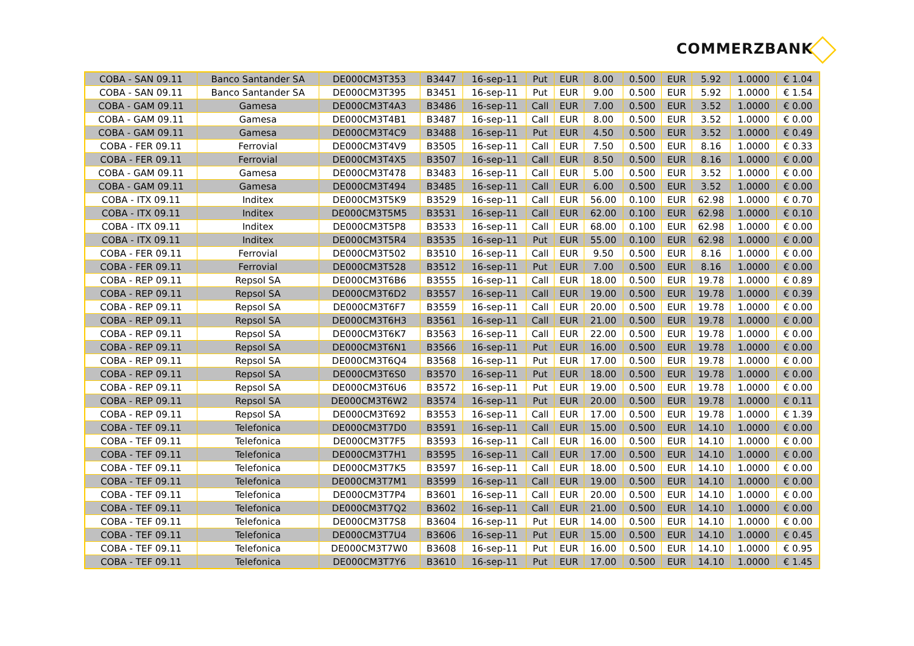COMMERZBANK
| COBA - SAN 09.11 | Banco Santander SA | DE000CM3T353 | B3447 | 16-sep-11 | Put | EUR | 8.00 | 0.500 | EUR | 5.92 | 1.0000 | € 1.04 |
| COBA - SAN 09.11 | Banco Santander SA | DE000CM3T395 | B3451 | 16-sep-11 | Put | EUR | 9.00 | 0.500 | EUR | 5.92 | 1.0000 | € 1.54 |
| COBA - GAM 09.11 | Gamesa | DE000CM3T4A3 | B3486 | 16-sep-11 | Call | EUR | 7.00 | 0.500 | EUR | 3.52 | 1.0000 | € 0.00 |
| COBA - GAM 09.11 | Gamesa | DE000CM3T4B1 | B3487 | 16-sep-11 | Call | EUR | 8.00 | 0.500 | EUR | 3.52 | 1.0000 | € 0.00 |
| COBA - GAM 09.11 | Gamesa | DE000CM3T4C9 | B3488 | 16-sep-11 | Put | EUR | 4.50 | 0.500 | EUR | 3.52 | 1.0000 | € 0.49 |
| COBA - FER 09.11 | Ferrovial | DE000CM3T4V9 | B3505 | 16-sep-11 | Call | EUR | 7.50 | 0.500 | EUR | 8.16 | 1.0000 | € 0.33 |
| COBA - FER 09.11 | Ferrovial | DE000CM3T4X5 | B3507 | 16-sep-11 | Call | EUR | 8.50 | 0.500 | EUR | 8.16 | 1.0000 | € 0.00 |
| COBA - GAM 09.11 | Gamesa | DE000CM3T478 | B3483 | 16-sep-11 | Call | EUR | 5.00 | 0.500 | EUR | 3.52 | 1.0000 | € 0.00 |
| COBA - GAM 09.11 | Gamesa | DE000CM3T494 | B3485 | 16-sep-11 | Call | EUR | 6.00 | 0.500 | EUR | 3.52 | 1.0000 | € 0.00 |
| COBA - ITX 09.11 | Inditex | DE000CM3T5K9 | B3529 | 16-sep-11 | Call | EUR | 56.00 | 0.100 | EUR | 62.98 | 1.0000 | € 0.70 |
| COBA - ITX 09.11 | Inditex | DE000CM3T5M5 | B3531 | 16-sep-11 | Call | EUR | 62.00 | 0.100 | EUR | 62.98 | 1.0000 | € 0.10 |
| COBA - ITX 09.11 | Inditex | DE000CM3T5P8 | B3533 | 16-sep-11 | Call | EUR | 68.00 | 0.100 | EUR | 62.98 | 1.0000 | € 0.00 |
| COBA - ITX 09.11 | Inditex | DE000CM3T5R4 | B3535 | 16-sep-11 | Put | EUR | 55.00 | 0.100 | EUR | 62.98 | 1.0000 | € 0.00 |
| COBA - FER 09.11 | Ferrovial | DE000CM3T502 | B3510 | 16-sep-11 | Call | EUR | 9.50 | 0.500 | EUR | 8.16 | 1.0000 | € 0.00 |
| COBA - FER 09.11 | Ferrovial | DE000CM3T528 | B3512 | 16-sep-11 | Put | EUR | 7.00 | 0.500 | EUR | 8.16 | 1.0000 | € 0.00 |
| COBA - REP 09.11 | Repsol SA | DE000CM3T6B6 | B3555 | 16-sep-11 | Call | EUR | 18.00 | 0.500 | EUR | 19.78 | 1.0000 | € 0.89 |
| COBA - REP 09.11 | Repsol SA | DE000CM3T6D2 | B3557 | 16-sep-11 | Call | EUR | 19.00 | 0.500 | EUR | 19.78 | 1.0000 | € 0.39 |
| COBA - REP 09.11 | Repsol SA | DE000CM3T6F7 | B3559 | 16-sep-11 | Call | EUR | 20.00 | 0.500 | EUR | 19.78 | 1.0000 | € 0.00 |
| COBA - REP 09.11 | Repsol SA | DE000CM3T6H3 | B3561 | 16-sep-11 | Call | EUR | 21.00 | 0.500 | EUR | 19.78 | 1.0000 | € 0.00 |
| COBA - REP 09.11 | Repsol SA | DE000CM3T6K7 | B3563 | 16-sep-11 | Call | EUR | 22.00 | 0.500 | EUR | 19.78 | 1.0000 | € 0.00 |
| COBA - REP 09.11 | Repsol SA | DE000CM3T6N1 | B3566 | 16-sep-11 | Put | EUR | 16.00 | 0.500 | EUR | 19.78 | 1.0000 | € 0.00 |
| COBA - REP 09.11 | Repsol SA | DE000CM3T6Q4 | B3568 | 16-sep-11 | Put | EUR | 17.00 | 0.500 | EUR | 19.78 | 1.0000 | € 0.00 |
| COBA - REP 09.11 | Repsol SA | DE000CM3T6S0 | B3570 | 16-sep-11 | Put | EUR | 18.00 | 0.500 | EUR | 19.78 | 1.0000 | € 0.00 |
| COBA - REP 09.11 | Repsol SA | DE000CM3T6U6 | B3572 | 16-sep-11 | Put | EUR | 19.00 | 0.500 | EUR | 19.78 | 1.0000 | € 0.00 |
| COBA - REP 09.11 | Repsol SA | DE000CM3T6W2 | B3574 | 16-sep-11 | Put | EUR | 20.00 | 0.500 | EUR | 19.78 | 1.0000 | € 0.11 |
| COBA - REP 09.11 | Repsol SA | DE000CM3T692 | B3553 | 16-sep-11 | Call | EUR | 17.00 | 0.500 | EUR | 19.78 | 1.0000 | € 1.39 |
| COBA - TEF 09.11 | Telefonica | DE000CM3T7D0 | B3591 | 16-sep-11 | Call | EUR | 15.00 | 0.500 | EUR | 14.10 | 1.0000 | € 0.00 |
| COBA - TEF 09.11 | Telefonica | DE000CM3T7F5 | B3593 | 16-sep-11 | Call | EUR | 16.00 | 0.500 | EUR | 14.10 | 1.0000 | € 0.00 |
| COBA - TEF 09.11 | Telefonica | DE000CM3T7H1 | B3595 | 16-sep-11 | Call | EUR | 17.00 | 0.500 | EUR | 14.10 | 1.0000 | € 0.00 |
| COBA - TEF 09.11 | Telefonica | DE000CM3T7K5 | B3597 | 16-sep-11 | Call | EUR | 18.00 | 0.500 | EUR | 14.10 | 1.0000 | € 0.00 |
| COBA - TEF 09.11 | Telefonica | DE000CM3T7M1 | B3599 | 16-sep-11 | Call | EUR | 19.00 | 0.500 | EUR | 14.10 | 1.0000 | € 0.00 |
| COBA - TEF 09.11 | Telefonica | DE000CM3T7P4 | B3601 | 16-sep-11 | Call | EUR | 20.00 | 0.500 | EUR | 14.10 | 1.0000 | € 0.00 |
| COBA - TEF 09.11 | Telefonica | DE000CM3T7Q2 | B3602 | 16-sep-11 | Call | EUR | 21.00 | 0.500 | EUR | 14.10 | 1.0000 | € 0.00 |
| COBA - TEF 09.11 | Telefonica | DE000CM3T7S8 | B3604 | 16-sep-11 | Put | EUR | 14.00 | 0.500 | EUR | 14.10 | 1.0000 | € 0.00 |
| COBA - TEF 09.11 | Telefonica | DE000CM3T7U4 | B3606 | 16-sep-11 | Put | EUR | 15.00 | 0.500 | EUR | 14.10 | 1.0000 | € 0.45 |
| COBA - TEF 09.11 | Telefonica | DE000CM3T7W0 | B3608 | 16-sep-11 | Put | EUR | 16.00 | 0.500 | EUR | 14.10 | 1.0000 | € 0.95 |
| COBA - TEF 09.11 | Telefonica | DE000CM3T7Y6 | B3610 | 16-sep-11 | Put | EUR | 17.00 | 0.500 | EUR | 14.10 | 1.0000 | € 1.45 |